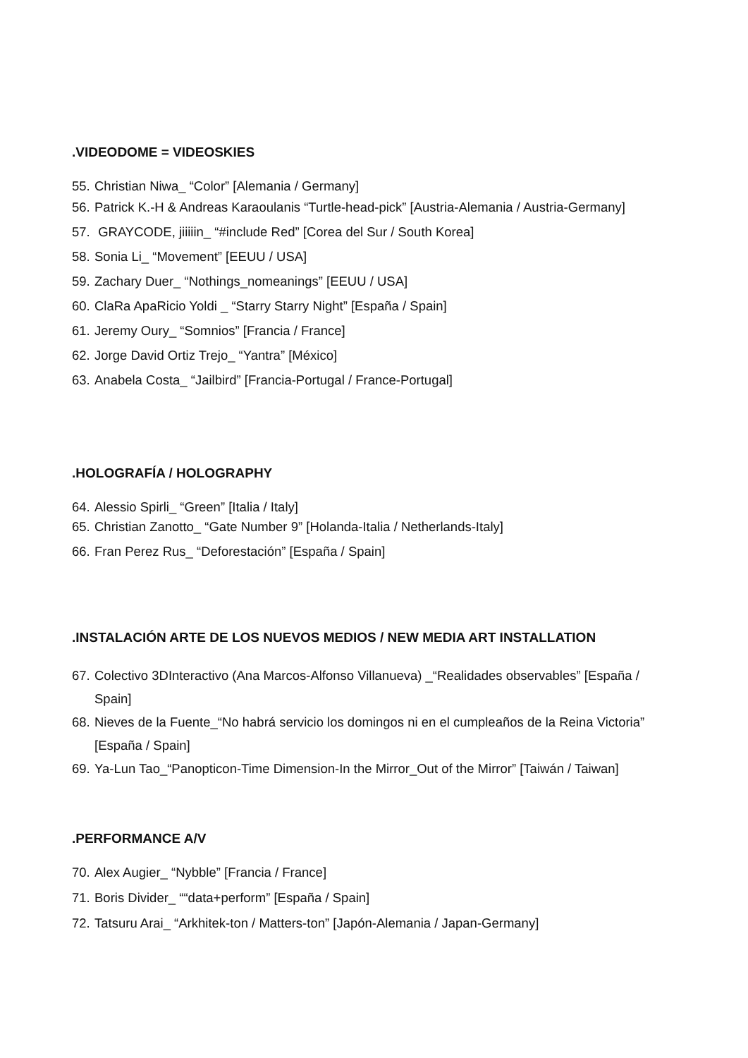.VIDEODOME = VIDEOSKIES
55. Christian Niwa_ “Color” [Alemania / Germany]
56. Patrick K.-H & Andreas Karaoulanis “Turtle-head-pick” [Austria-Alemania / Austria-Germany]
57. GRAYCODE, jiiiiin_ “#include Red” [Corea del Sur / South Korea]
58. Sonia Li_ “Movement” [EEUU / USA]
59. Zachary Duer_ “Nothings_nomeanings” [EEUU / USA]
60. ClaRa ApaRicio Yoldi _ “Starry Starry Night” [España / Spain]
61. Jeremy Oury_ “Somnios” [Francia / France]
62. Jorge David Ortiz Trejo_ “Yantra” [México]
63. Anabela Costa_ “Jailbird” [Francia-Portugal / France-Portugal]
.HOLOGRAFÍA / HOLOGRAPHY
64. Alessio Spirli_ “Green” [Italia / Italy]
65. Christian Zanotto_ “Gate Number 9” [Holanda-Italia / Netherlands-Italy]
66. Fran Perez Rus_ “Deforestación” [España / Spain]
.INSTALACIÓN ARTE DE LOS NUEVOS MEDIOS / NEW MEDIA ART INSTALLATION
67. Colectivo 3DInteractivo (Ana Marcos-Alfonso Villanueva) _“Realidades observables” [España / Spain]
68. Nieves de la Fuente_“No habrá servicio los domingos ni en el cumpleaños de la Reina Victoria” [España / Spain]
69. Ya-Lun Tao_“Panopticon-Time Dimension-In the Mirror_Out of the Mirror” [Taiwán / Taiwan]
.PERFORMANCE A/V
70. Alex Augier_ “Nybble” [Francia / France]
71. Boris Divider_ ““data+perform” [España / Spain]
72. Tatsuru Arai_ “Arkhitek-ton / Matters-ton” [Japón-Alemania / Japan-Germany]